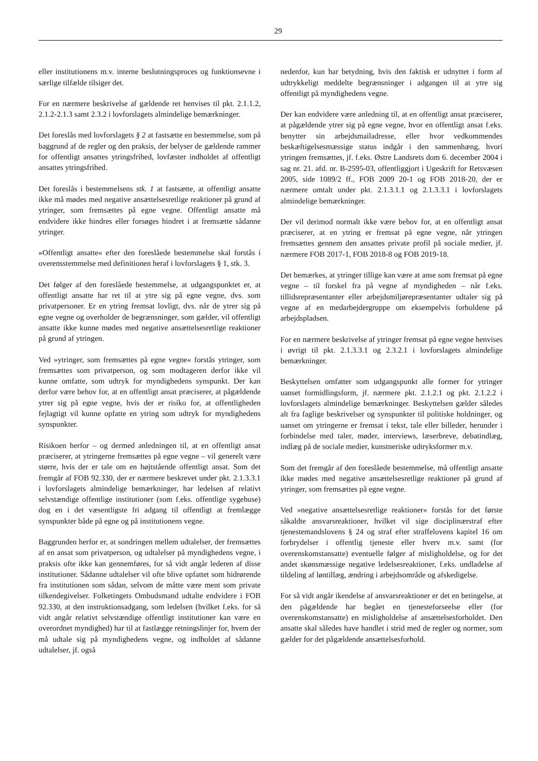29
eller institutionens m.v. interne beslutningsproces og funktionsevne i særlige tilfælde tilsiger det.
For en nærmere beskrivelse af gældende ret henvises til pkt. 2.1.1.2, 2.1.2-2.1.3 samt 2.3.2 i lovforslagets almindelige bemærkninger.
Det foreslås med lovforslagets § 2 at fastsætte en bestemmelse, som på baggrund af de regler og den praksis, der belyser de gældende rammer for offentligt ansattes ytringsfrihed, lovfæster indholdet af offentligt ansattes ytringsfrihed.
Det foreslås i bestemmelsens stk. 1 at fastsætte, at offentligt ansatte ikke må mødes med negative ansættelsesretlige reaktioner på grund af ytringer, som fremsættes på egne vegne. Offentligt ansatte må endvidere ikke hindres eller forsøges hindret i at fremsætte sådanne ytringer.
»Offentligt ansatte« efter den foreslåede bestemmelse skal forstås i overensstemmelse med definitionen heraf i lovforslagets § 1, stk. 3.
Det følger af den foreslåede bestemmelse, at udgangspunktet er, at offentligt ansatte har ret til at ytre sig på egne vegne, dvs. som privatpersoner. Er en ytring fremsat lovligt, dvs. når de ytrer sig på egne vegne og overholder de begrænsninger, som gælder, vil offentligt ansatte ikke kunne mødes med negative ansættelsesretlige reaktioner på grund af ytringen.
Ved »ytringer, som fremsættes på egne vegne« forstås ytringer, som fremsættes som privatperson, og som modtageren derfor ikke vil kunne omfatte, som udtryk for myndighedens synspunkt. Der kan derfor være behov for, at en offentligt ansat præciserer, at pågældende ytrer sig på egne vegne, hvis der er risiko for, at offentligheden fejlagtigt vil kunne opfatte en ytring som udtryk for myndighedens synspunkter.
Risikoen herfor – og dermed anledningen til, at en offentligt ansat præciserer, at ytringerne fremsættes på egne vegne – vil generelt være større, hvis der er tale om en højtstående offentligt ansat. Som det fremgår af FOB 92.330, der er nærmere beskrevet under pkt. 2.1.3.3.1 i lovforslagets almindelige bemærkninger, har ledelsen af relativt selvstændige offentlige institutioner (som f.eks. offentlige sygehuse) dog en i det væsentligste fri adgang til offentligt at fremlægge synspunkter både på egne og på institutionens vegne.
Baggrunden herfor er, at sondringen mellem udtalelser, der fremsættes af en ansat som privatperson, og udtalelser på myndighedens vegne, i praksis ofte ikke kan gennemføres, for så vidt angår lederen af disse institutioner. Sådanne udtalelser vil ofte blive opfattet som hidrørende fra institutionen som sådan, selvom de måtte være ment som private tilkendegivelser. Folketingets Ombudsmand udtalte endvidere i FOB 92.330, at den instruktionsadgang, som ledelsen (hvilket f.eks. for så vidt angår relativt selvstændige offentligt institutioner kan være en overordnet myndighed) har til at fastlægge retningslinjer for, hvem der må udtale sig på myndighedens vegne, og indholdet af sådanne udtalelser, jf. også
nedenfor, kun har betydning, hvis den faktisk er udnyttet i form af udtrykkeligt meddelte begrænsninger i adgangen til at ytre sig offentligt på myndighedens vegne.
Der kan endvidere være anledning til, at en offentligt ansat præciserer, at pågældende ytrer sig på egne vegne, hvor en offentligt ansat f.eks. benytter sin arbejdsmailadresse, eller hvor vedkommendes beskæftigelsesmæssige status indgår i den sammenhæng, hvori ytringen fremsættes, jf. f.eks. Østre Landsrets dom 6. december 2004 i sag nr. 21. afd. nr. B-2595-03, offentliggjort i Ugeskrift for Retsvæsen 2005, side 1089/2 ff., FOB 2009 20-1 og FOB 2018-20, der er nærmere omtalt under pkt. 2.1.3.1.1 og 2.1.3.3.1 i lovforslagets almindelige bemærkninger.
Der vil derimod normalt ikke være behov for, at en offentligt ansat præciserer, at en ytring er fremsat på egne vegne, når ytringen fremsættes gennem den ansattes private profil på sociale medier, jf. nærmere FOB 2017-1, FOB 2018-8 og FOB 2019-18.
Det bemærkes, at ytringer tillige kan være at anse som fremsat på egne vegne – til forskel fra på vegne af myndigheden – når f.eks. tillidsrepræsentanter eller arbejdsmiljørepræsentanter udtaler sig på vegne af en medarbejdergruppe om eksempelvis forholdene på arbejdspladsen.
For en nærmere beskrivelse af ytringer fremsat på egne vegne henvises i øvrigt til pkt. 2.1.3.3.1 og 2.3.2.1 i lovforslagets almindelige bemærkninger.
Beskyttelsen omfatter som udgangspunkt alle former for ytringer uanset formidlingsform, jf. nærmere pkt. 2.1.2.1 og pkt. 2.1.2.2 i lovforslagets almindelige bemærkninger. Beskyttelsen gælder således alt fra faglige beskrivelser og synspunkter til politiske holdninger, og uanset om ytringerne er fremsat i tekst, tale eller billeder, herunder i forbindelse med taler, møder, interviews, læserbreve, debatindlæg, indlæg på de sociale medier, kunstneriske udtryksformer m.v.
Som det fremgår af den foreslåede bestemmelse, må offentligt ansatte ikke mødes med negative ansættelsesretlige reaktioner på grund af ytringer, som fremsættes på egne vegne.
Ved »negative ansættelsesretlige reaktioner« forstås for det første såkaldte ansvarsreaktioner, hvilket vil sige disciplinærstraf efter tjenestemandslovens § 24 og straf efter straffelovens kapitel 16 om forbrydelser i offentlig tjeneste eller hverv m.v. samt (for overenskomstansatte) eventuelle følger af misligholdelse, og for det andet skønsmæssige negative ledelsesreaktioner, f.eks. undladelse af tildeling af løntillæg, ændring i arbejdsområde og afskedigelse.
For så vidt angår ikendelse af ansvarsreaktioner er det en betingelse, at den pågældende har begået en tjenesteforseelse eller (for overenskomstansatte) en misligholdelse af ansættelsesforholdet. Den ansatte skal således have handlet i strid med de regler og normer, som gælder for det pågældende ansættelsesforhold.